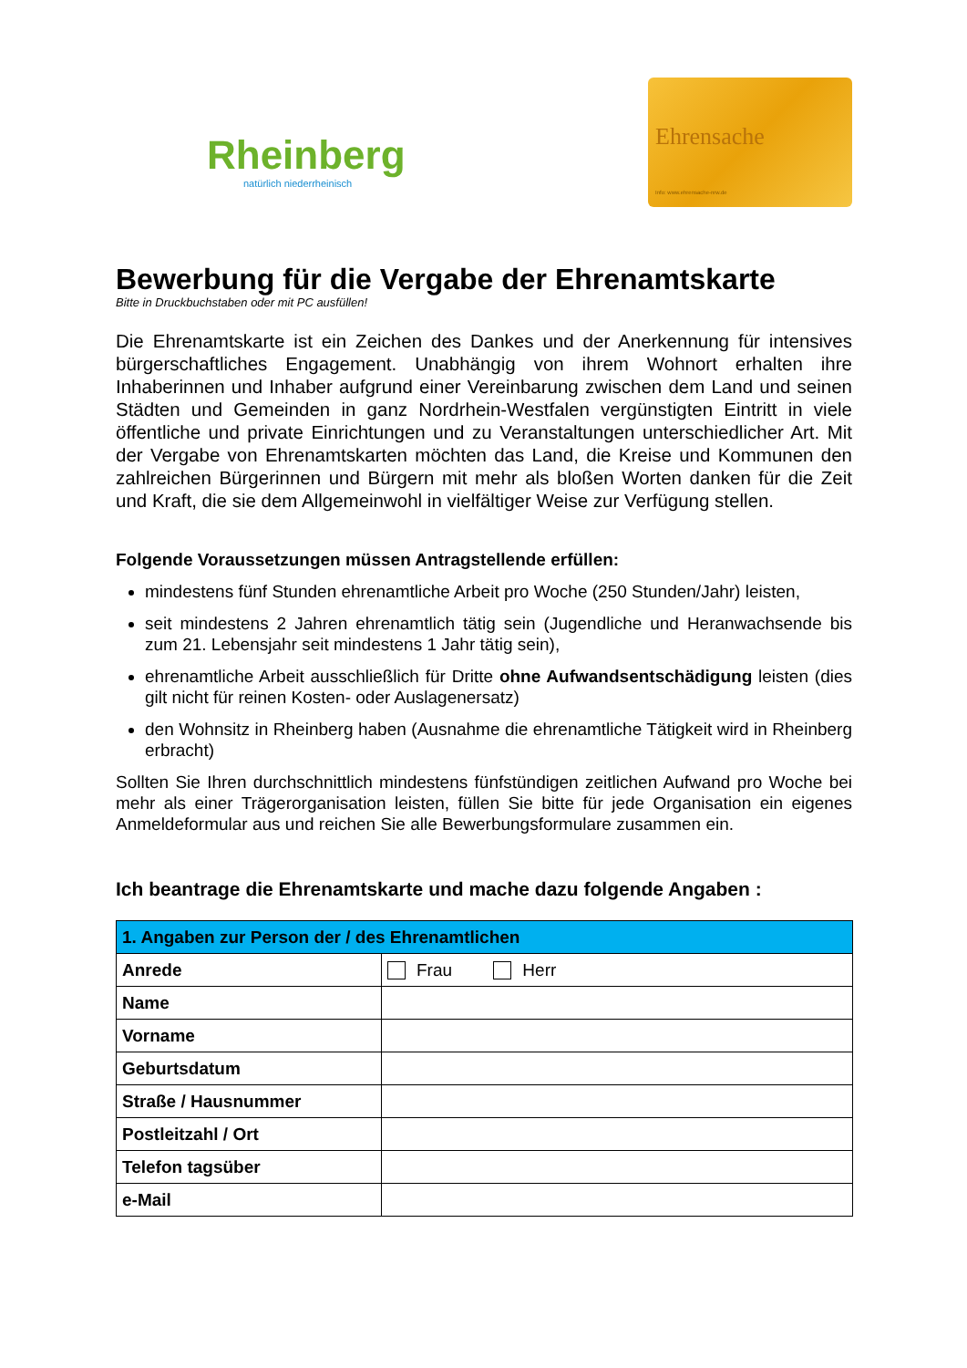Rheinberg
natürlich niederrheinisch
Ehrensache
Info: www.ehrensache-nrw.de
Bewerbung für die Vergabe der Ehrenamtskarte
Bitte in Druckbuchstaben oder mit PC ausfüllen!
Die Ehrenamtskarte ist ein Zeichen des Dankes und der Anerkennung für intensives bürgerschaftliches Engagement. Unabhängig von ihrem Wohnort erhalten ihre Inhaberinnen und Inhaber aufgrund einer Vereinbarung zwischen dem Land und seinen Städten und Gemeinden in ganz Nordrhein-Westfalen vergünstigten Eintritt in viele öffentliche und private Einrichtungen und zu Veranstaltungen unterschiedlicher Art. Mit der Vergabe von Ehrenamtskarten möchten das Land, die Kreise und Kommunen den zahlreichen Bürgerinnen und Bürgern mit mehr als bloßen Worten danken für die Zeit und Kraft, die sie dem Allgemeinwohl in vielfältiger Weise zur Verfügung stellen.
Folgende Voraussetzungen müssen Antragstellende erfüllen:
mindestens fünf Stunden ehrenamtliche Arbeit pro Woche (250 Stunden/Jahr) leisten,
seit mindestens 2 Jahren ehrenamtlich tätig sein (Jugendliche und Heranwachsende bis zum 21. Lebensjahr seit mindestens 1 Jahr tätig sein),
ehrenamtliche Arbeit ausschließlich für Dritte ohne Aufwandsentschädigung leisten (dies gilt nicht für reinen Kosten- oder Auslagenersatz)
den Wohnsitz in Rheinberg haben (Ausnahme die ehrenamtliche Tätigkeit wird in Rheinberg erbracht)
Sollten Sie Ihren durchschnittlich mindestens fünfstündigen zeitlichen Aufwand pro Woche bei mehr als einer Trägerorganisation leisten, füllen Sie bitte für jede Organisation ein eigenes Anmeldeformular aus und reichen Sie alle Bewerbungsformulare zusammen ein.
Ich beantrage die Ehrenamtskarte und mache dazu folgende Angaben :
| 1. Angaben zur Person der / des Ehrenamtlichen | |
| --- | --- |
| Anrede | Frau Herr |
| Name | |
| Vorname | |
| Geburtsdatum | |
| Straße / Hausnummer | |
| Postleitzahl / Ort | |
| Telefon tagsüber | |
| e-Mail | |